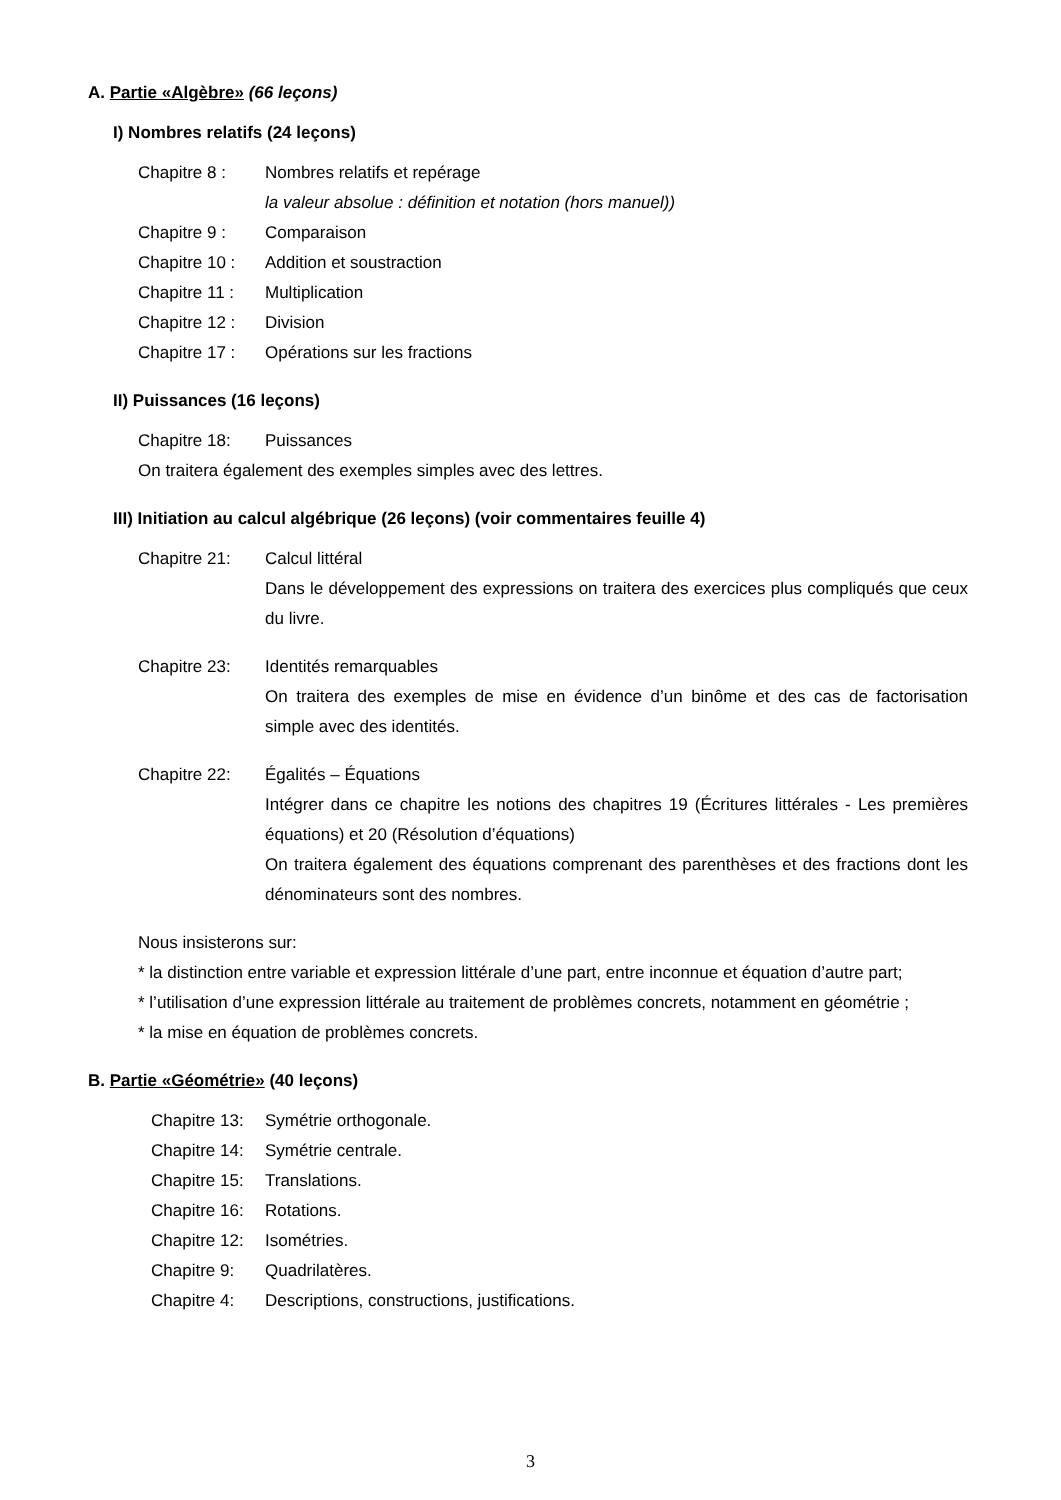A. Partie «Algèbre» (66 leçons)
I) Nombres relatifs (24 leçons)
Chapitre 8 : Nombres relatifs et repérage
la valeur absolue : définition et notation (hors manuel))
Chapitre 9 : Comparaison
Chapitre 10 :
Addition et soustraction
Chapitre 11 :
Multiplication
Chapitre 12 :
Division
Chapitre 17 :
Opérations sur les fractions
II) Puissances (16 leçons)
Chapitre 18: Puissances
On traitera également des exemples simples avec des lettres.
III) Initiation au calcul algébrique (26 leçons) (voir commentaires feuille 4)
Chapitre 21: Calcul littéral
Dans le développement des expressions on traitera des exercices plus compliqués que ceux du livre.
Chapitre 23: Identités remarquables
On traitera des exemples de mise en évidence d’un binôme et des cas de factorisation simple avec des identités.
Chapitre 22: Égalités – Équations
Intégrer dans ce chapitre les notions des chapitres 19 (Écritures littérales - Les premières équations) et 20 (Résolution d’équations)
On traitera également des équations comprenant des parenthèses et des fractions dont les dénominateurs sont des nombres.
Nous insisterons sur:
* la distinction entre variable et expression littérale d’une part, entre inconnue et équation d’autre part;
* l’utilisation d’une expression littérale au traitement de problèmes concrets, notamment en géométrie ;
* la mise en équation de problèmes concrets.
B. Partie «Géométrie» (40 leçons)
Chapitre 13:
Symétrie orthogonale.
Chapitre 14:
Symétrie centrale.
Chapitre 15:
Translations.
Chapitre 16:
Rotations.
Chapitre 12:
Isométries.
Chapitre 9: Quadrilatères.
Chapitre 4: Descriptions, constructions, justifications.
3